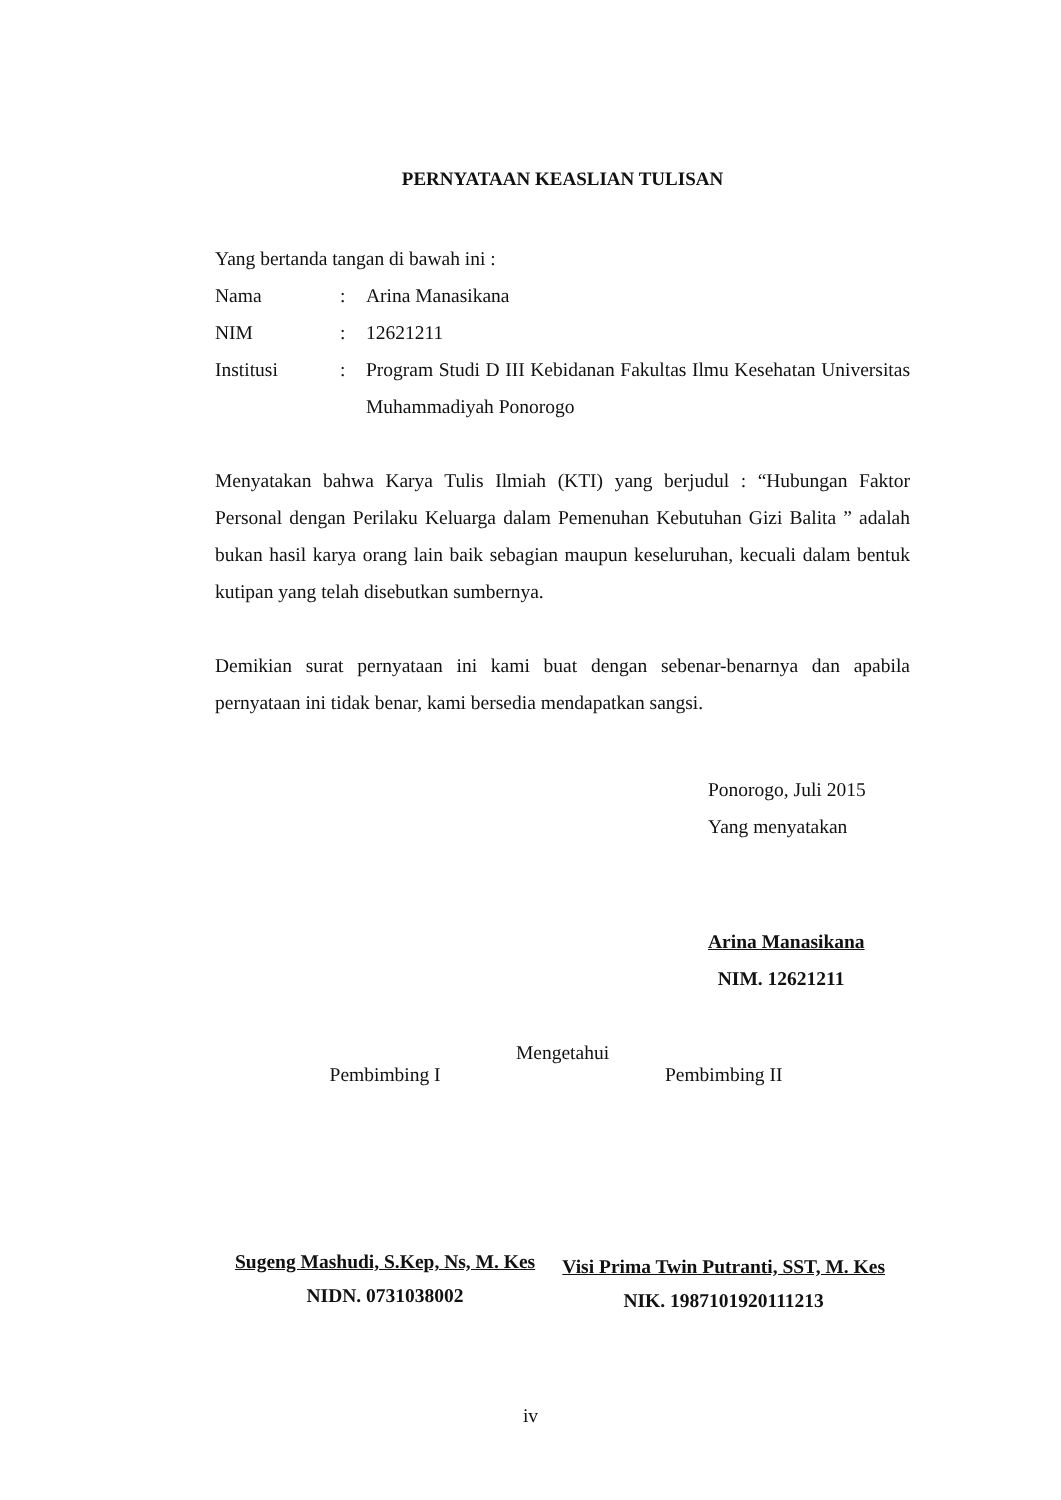PERNYATAAN KEASLIAN TULISAN
Yang bertanda tangan di bawah ini :
Nama : Arina Manasikana
NIM : 12621211
Institusi : Program Studi D III Kebidanan Fakultas Ilmu Kesehatan Universitas Muhammadiyah Ponorogo
Menyatakan bahwa Karya Tulis Ilmiah (KTI) yang berjudul : “Hubungan Faktor Personal dengan Perilaku Keluarga dalam Pemenuhan Kebutuhan Gizi Balita ” adalah bukan hasil karya orang lain baik sebagian maupun keseluruhan, kecuali dalam bentuk kutipan yang telah disebutkan sumbernya.
Demikian surat pernyataan ini kami buat dengan sebenar-benarnya dan apabila pernyataan ini tidak benar, kami bersedia mendapatkan sangsi.
Ponorogo, Juli 2015
Yang menyatakan
Arina Manasikana
NIM. 12621211
Mengetahui
Pembimbing I
Sugeng Mashudi, S.Kep, Ns, M. Kes
NIDN. 0731038002
Pembimbing II
Visi Prima Twin Putranti, SST, M. Kes
NIK. 1987101920111213
iv